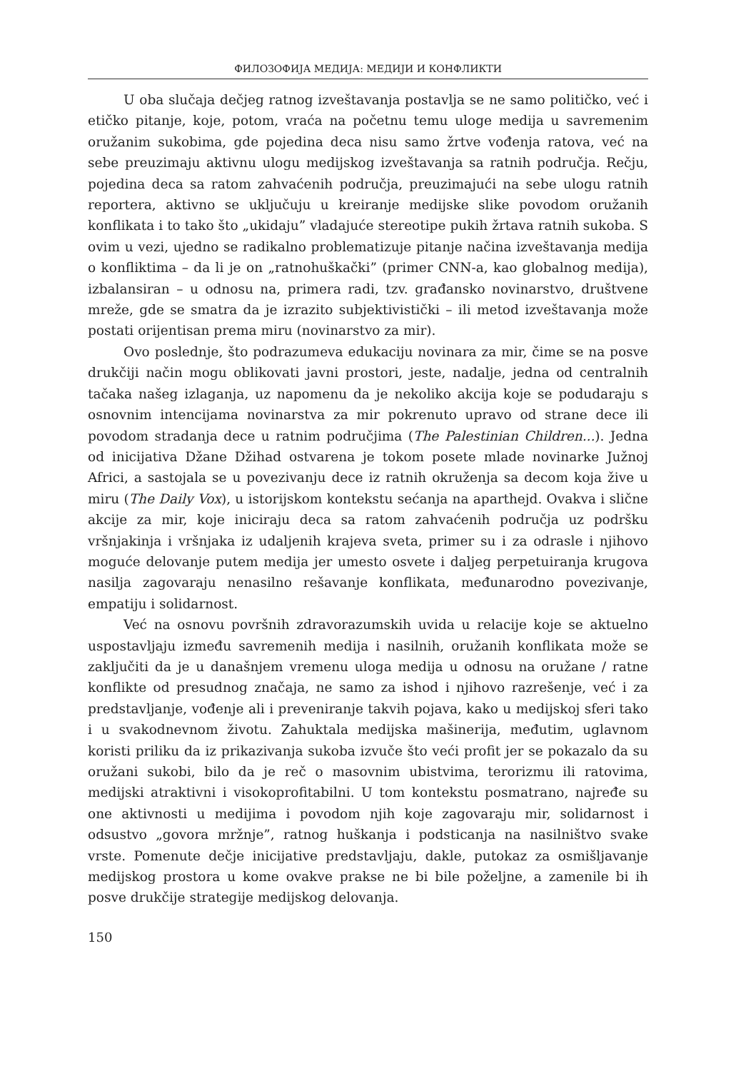ФИЛОЗОФИЈА МЕДИЈА: МЕДИЈИ И КОНФЛИКТИ
U oba slučaja dečjeg ratnog izveštavanja postavlja se ne samo političko, već i etičko pitanje, koje, potom, vraća na početnu temu uloge medija u savremenim oružanim sukobima, gde pojedina deca nisu samo žrtve vođenja ratova, već na sebe preuzimaju aktivnu ulogu medijskog izveštavanja sa ratnih područja. Rečju, pojedina deca sa ratom zahvaćenih područja, preuzimajući na sebe ulogu ratnih reportera, aktivno se uključuju u kreiranje medijske slike povodom oružanih konflikata i to tako što „ukidaju” vladajuće stereotipe pukih žrtava ratnih sukoba. S ovim u vezi, ujedno se radikalno problematizuje pitanje načina izveštavanja medija o konfliktima – da li je on „ratnohuškački” (primer CNN-a, kao globalnog medija), izbalansiran – u odnosu na, primera radi, tzv. građansko novinarstvo, društvene mreže, gde se smatra da je izrazito subjektivistički – ili metod izveštavanja može postati orijentisan prema miru (novinarstvo za mir).
Ovo poslednje, što podrazumeva edukaciju novinara za mir, čime se na posve drukčiji način mogu oblikovati javni prostori, jeste, nadalje, jedna od centralnih tačaka našeg izlaganja, uz napomenu da je nekoliko akcija koje se podudaraju s osnovnim intencijama novinarstva za mir pokrenuto upravo od strane dece ili povodom stradanja dece u ratnim područjima (The Palestinian Children...). Jedna od inicijativa Džane Džihad ostvarena je tokom posete mlade novinarke Južnoj Africi, a sastojala se u povezivanju dece iz ratnih okruženja sa decom koja žive u miru (The Daily Vox), u istorijskom kontekstu sećanja na aparthejd. Ovakva i slične akcije za mir, koje iniciraju deca sa ratom zahvaćenih područja uz podršku vršnjakinja i vršnjaka iz udaljenih krajeva sveta, primer su i za odrasle i njihovo moguće delovanje putem medija jer umesto osvete i daljeg perpetuiranja krugova nasilja zagovaraju nenasilno rešavanje konflikata, međunarodno povezivanje, empatiju i solidarnost.
Već na osnovu površnih zdravorazumskih uvida u relacije koje se aktuelno uspostavljaju između savremenih medija i nasilnih, oružanih konflikata može se zaključiti da je u današnjem vremenu uloga medija u odnosu na oružane / ratne konflikte od presudnog značaja, ne samo za ishod i njihovo razrešenje, već i za predstavljanje, vođenje ali i preveniranje takvih pojava, kako u medijskoj sferi tako i u svakodnevnom životu. Zahuktala medijska mašinerija, međutim, uglavnom koristi priliku da iz prikazivanja sukoba izvuče što veći profit jer se pokazalo da su oružani sukobi, bilo da je reč o masovnim ubistvima, terorizmu ili ratovima, medijski atraktivni i visokoprofitabilni. U tom kontekstu posmatrano, najređe su one aktivnosti u medijima i povodom njih koje zagovaraju mir, solidarnost i odsustvo „govora mržnje”, ratnog huškanja i podsticanja na nasilništvo svake vrste. Pomenute dečje inicijative predstavljaju, dakle, putokaz za osmišljavanje medijskog prostora u kome ovakve prakse ne bi bile poželjne, a zamenile bi ih posve drukčije strategije medijskog delovanja.
150